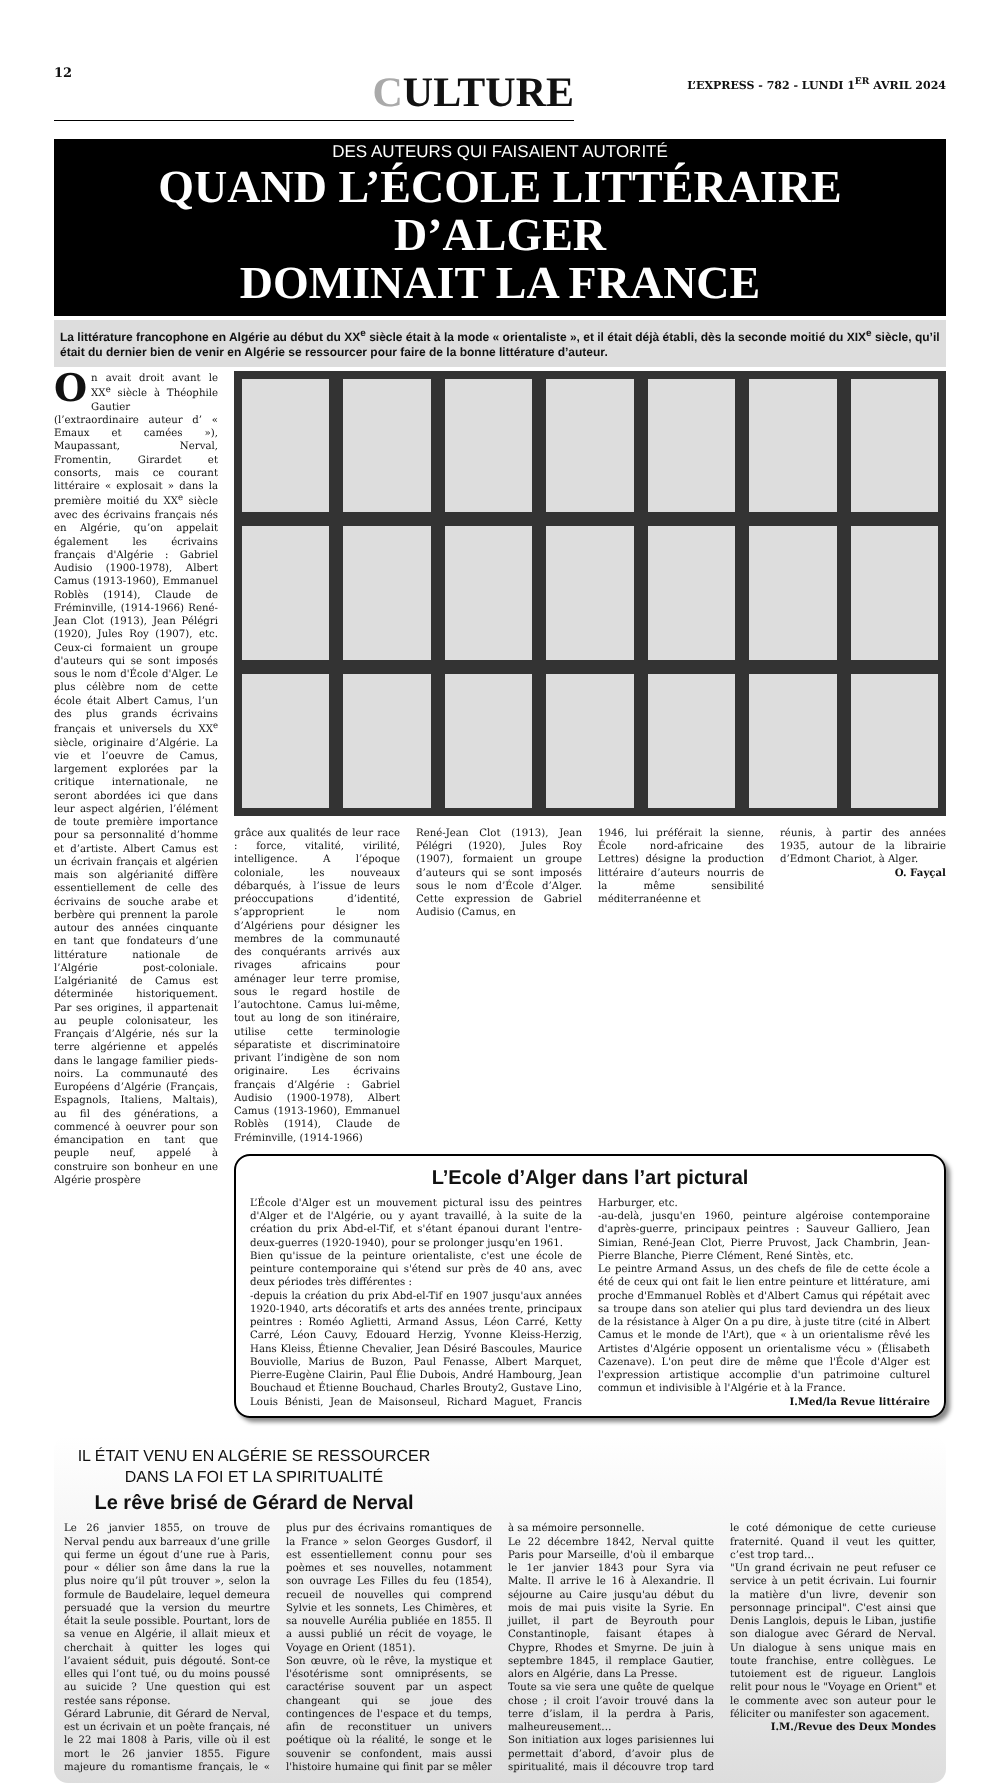12 CULTURE
L’EXPRESS - 782 - LUNDI 1<sup>ER</sup> AVRIL 2024
DES AUTEURS QUI FAISAIENT AUTORITÉ
QUAND L’ÉCOLE LITTÉRAIRE D’ALGER
DOMINAIT LA FRANCE
La littérature francophone en Algérie au début du XX<sup>e</sup> siècle était à la mode « orientaliste », et il était déjà établi, dès la seconde moitié du XIX<sup>e</sup> siècle, qu’il était du dernier bien de venir en Algérie se ressourcer pour faire de la bonne littérature d’auteur.
On avait droit avant le XX<sup>e</sup> siècle à Théophile Gautier (l’extraordinaire auteur d’ « Emaux et camées »), Maupassant, Nerval, Fromentin, Girardet et consorts, mais ce courant littéraire « explosait » dans la première moitié du XX<sup>e</sup> siècle avec des écrivains français nés en Algérie, qu’on appelait également les écrivains français d'Algérie : Gabriel Audisio (1900-1978), Albert Camus (1913-1960), Emmanuel Roblès (1914), Claude de Fréminville, (1914-1966) René-Jean Clot (1913), Jean Pélégri (1920), Jules Roy (1907), etc. Ceux-ci formaient un groupe d'auteurs qui se sont imposés sous le nom d'École d'Alger. Le plus célèbre nom de cette école était Albert Camus, l’un des plus grands écrivains français et universels du XX<sup>e</sup> siècle, originaire d’Algérie. La vie et l’oeuvre de Camus, largement explorées par la critique internationale, ne seront abordées ici que dans leur aspect algérien, l’élément de toute première importance pour sa personnalité d’homme et d’artiste. Albert Camus est un écrivain français et algérien mais son algérianité diffère essentiellement de celle des écrivains de souche arabe et berbère qui prennent la parole autour des années cinquante en tant que fondateurs d’une littérature nationale de l’Algérie post-coloniale. L’algérianité de Camus est déterminée historiquement. Par ses origines, il appartenait au peuple colonisateur, les Français d’Algérie, nés sur la terre algérienne et appelés dans le langage familier pieds-noirs. La communauté des Européens d’Algérie (Français, Espagnols, Italiens, Maltais), au fil des générations, a commencé à oeuvrer pour son émancipation en tant que peuple neuf, appelé à construire son bonheur en une Algérie prospère
grâce aux qualités de leur race : force, vitalité, virilité, intelligence. A l’époque coloniale, les nouveaux débarqués, à l’issue de leurs préoccupations d’identité, s’approprient le nom d’Algériens pour désigner les membres de la communauté des conquérants arrivés aux rivages africains pour aménager leur terre promise, sous le regard hostile de l’autochtone. Camus lui-même, tout au long de son itinéraire, utilise cette terminologie séparatiste et discriminatoire privant l’indigène de son nom originaire. Les écrivains français d’Algérie : Gabriel Audisio (1900-1978), Albert Camus (1913-1960), Emmanuel Roblès (1914), Claude de Fréminville, (1914-1966)
René-Jean Clot (1913), Jean Pélégri (1920), Jules Roy (1907), formaient un groupe d’auteurs qui se sont imposés sous le nom d’École d’Alger. Cette expression de Gabriel Audisio (Camus, en
1946, lui préférait la sienne, École nord-africaine des Lettres) désigne la production littéraire d’auteurs nourris de la même sensibilité méditerranéenne et
réunis, à partir des années 1935, autour de la librairie d’Edmont Chariot, à Alger.
O. Fayçal
L’Ecole d’Alger dans l’art pictural
L’École d'Alger est un mouvement pictural issu des peintres d'Alger et de l'Algérie, ou y ayant travaillé, à la suite de la création du prix Abd-el-Tif, et s'étant épanoui durant l'entre-deux-guerres (1920-1940), pour se prolonger jusqu'en 1961.
Bien qu'issue de la peinture orientaliste, c'est une école de peinture contemporaine qui s'étend sur près de 40 ans, avec deux périodes très différentes :
-depuis la création du prix Abd-el-Tif en 1907 jusqu'aux années 1920-1940, arts décoratifs et arts des années trente, principaux peintres : Roméo Aglietti, Armand Assus, Léon Carré, Ketty Carré, Léon Cauvy, Edouard Herzig, Yvonne Kleiss-Herzig, Hans Kleiss, Étienne Chevalier, Jean Désiré Bascoules, Maurice Bouviolle, Marius de Buzon, Paul Fenasse, Albert Marquet, Pierre-Eugène Clairin, Paul Élie Dubois, André Hambourg, Jean Bouchaud et Étienne Bouchaud, Charles Brouty2, Gustave Lino, Louis Bénisti, Jean de Maisonseul, Richard Maguet, Francis Harburger, etc.
-au-delà, jusqu'en 1960, peinture algéroise contemporaine d'après-guerre, principaux peintres : Sauveur Galliero, Jean Simian, René-Jean Clot, Pierre Pruvost, Jack Chambrin, Jean-Pierre Blanche, Pierre Clément, René Sintès, etc.
Le peintre Armand Assus, un des chefs de file de cette école a été de ceux qui ont fait le lien entre peinture et littérature, ami proche d'Emmanuel Roblès et d'Albert Camus qui répétait avec sa troupe dans son atelier qui plus tard deviendra un des lieux de la résistance à Alger On a pu dire, à juste titre (cité in Albert Camus et le monde de l'Art), que « à un orientalisme rêvé les Artistes d'Algérie opposent un orientalisme vécu » (Élisabeth Cazenave). L'on peut dire de même que l'École d'Alger est l'expression artistique accomplie d'un patrimoine culturel commun et indivisible à l'Algérie et à la France.
I.Med/la Revue littéraire
IL ÉTAIT VENU EN ALGÉRIE SE RESSOURCER
DANS LA FOI ET LA SPIRITUALITÉ
Le rêve brisé de Gérard de Nerval
Le 26 janvier 1855, on trouve de Nerval pendu aux barreaux d’une grille qui ferme un égout d’une rue à Paris, pour « délier son âme dans la rue la plus noire qu’il pût trouver », selon la formule de Baudelaire, lequel demeura persuadé que la version du meurtre était la seule possible. Pourtant, lors de sa venue en Algérie, il allait mieux et cherchait à quitter les loges qui l’avaient séduit, puis dégouté. Sont-ce elles qui l’ont tué, ou du moins poussé au suicide ? Une question qui est restée sans réponse.
Gérard Labrunie, dit Gérard de Nerval, est un écrivain et un poète français, né le 22 mai 1808 à Paris, ville où il est mort le 26 janvier 1855. Figure majeure du romantisme français, le « plus pur des écrivains romantiques de la France » selon Georges Gusdorf, il est essentiellement connu pour ses poèmes et ses nouvelles, notamment son ouvrage Les Filles du feu (1854), recueil de nouvelles qui comprend Sylvie et les sonnets, Les Chimères, et sa nouvelle Aurélia publiée en 1855. Il a aussi publié un récit de voyage, le Voyage en Orient (1851).
Son œuvre, où le rêve, la mystique et l'ésotérisme sont omniprésents, se caractérise souvent par un aspect changeant qui se joue des contingences de l'espace et du temps, afin de reconstituer un univers poétique où la réalité, le songe et le souvenir se confondent, mais aussi l'histoire humaine qui finit par se mêler à sa mémoire personnelle.
Le 22 décembre 1842, Nerval quitte Paris pour Marseille, d'où il embarque le 1er janvier 1843 pour Syra via Malte. Il arrive le 16 à Alexandrie. Il séjourne au Caire jusqu'au début du mois de mai puis visite la Syrie. En juillet, il part de Beyrouth pour Constantinople, faisant étapes à Chypre, Rhodes et Smyrne. De juin à septembre 1845, il remplace Gautier, alors en Algérie, dans La Presse.
Toute sa vie sera une quête de quelque chose ; il croit l’avoir trouvé dans la terre d’islam, il la perdra à Paris, malheureusement…
Son initiation aux loges parisiennes lui permettait d’abord, d’avoir plus de spiritualité, mais il découvre trop tard le coté démonique de cette curieuse fraternité. Quand il veut les quitter, c’est trop tard…
"Un grand écrivain ne peut refuser ce service à un petit écrivain. Lui fournir la matière d'un livre, devenir son personnage principal". C'est ainsi que Denis Langlois, depuis le Liban, justifie son dialogue avec Gérard de Nerval. Un dialogue à sens unique mais en toute franchise, entre collègues. Le tutoiement est de rigueur. Langlois relit pour nous le "Voyage en Orient" et le commente avec son auteur pour le féliciter ou manifester son agacement.
I.M./Revue des Deux Mondes